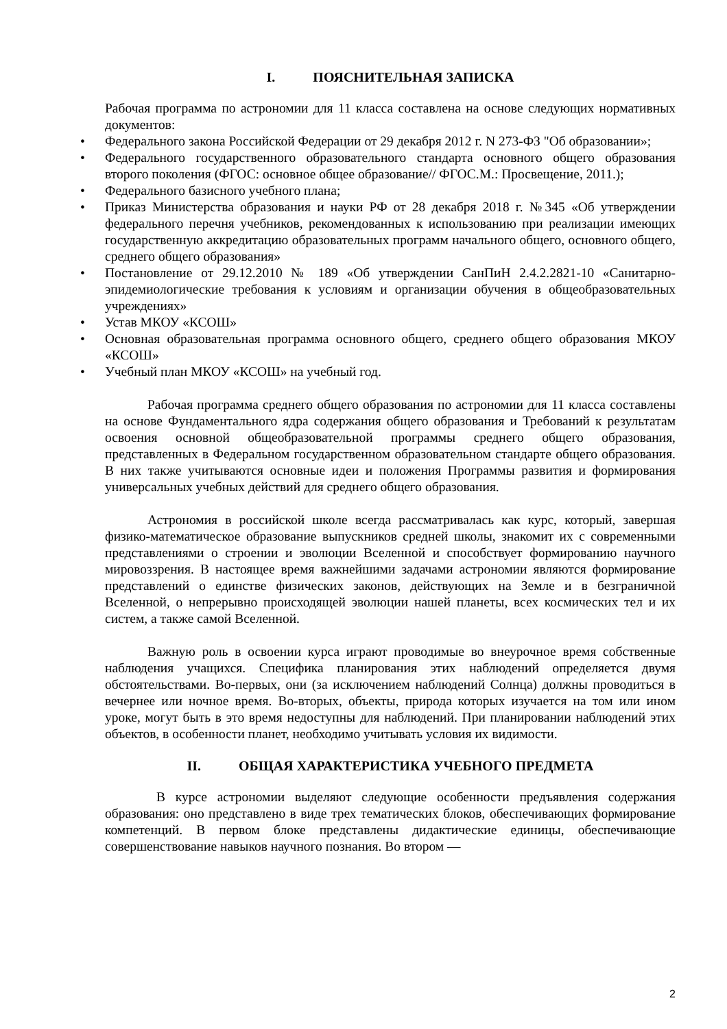I. ПОЯСНИТЕЛЬНАЯ ЗАПИСКА
Рабочая программа по астрономии для 11 класса составлена на основе следующих нормативных документов:
• Федерального закона Российской Федерации от 29 декабря 2012 г. N 273-ФЗ "Об образовании»;
• Федерального государственного образовательного стандарта основного общего образования второго поколения (ФГОС: основное общее образование// ФГОС.М.: Просвещение, 2011.);
• Федерального базисного учебного плана;
• Приказ Министерства образования и науки РФ от 28 декабря 2018 г. №345 «Об утверждении федерального перечня учебников, рекомендованных к использованию при реализации имеющих государственную аккредитацию образовательных программ начального общего, основного общего, среднего общего образования»
• Постановление от 29.12.2010 № 189 «Об утверждении СанПиН 2.4.2.2821-10 «Санитарно-эпидемиологические требования к условиям и организации обучения в общеобразовательных учреждениях»
• Устав МКОУ «КСОШ»
• Основная образовательная программа основного общего, среднего общего образования МКОУ «КСОШ»
• Учебный план МКОУ «КСОШ» на учебный год.
Рабочая программа среднего общего образования по астрономии для 11 класса составлены на основе Фундаментального ядра содержания общего образования и Требований к результатам освоения основной общеобразовательной программы среднего общего образования, представленных в Федеральном государственном образовательном стандарте общего образования. В них также учитываются основные идеи и положения Программы развития и формирования универсальных учебных действий для среднего общего образования.
Астрономия в российской школе всегда рассматривалась как курс, который, завершая физико-математическое образование выпускников средней школы, знакомит их с современными представлениями о строении и эволюции Вселенной и способствует формированию научного мировоззрения. В настоящее время важнейшими задачами астрономии являются формирование представлений о единстве физических законов, действующих на Земле и в безграничной Вселенной, о непрерывно происходящей эволюции нашей планеты, всех космических тел и их систем, а также самой Вселенной.
Важную роль в освоении курса играют проводимые во внеурочное время собственные наблюдения учащихся. Специфика планирования этих наблюдений определяется двумя обстоятельствами. Во-первых, они (за исключением наблюдений Солнца) должны проводиться в вечернее или ночное время. Во-вторых, объекты, природа которых изучается на том или ином уроке, могут быть в это время недоступны для наблюдений. При планировании наблюдений этих объектов, в особенности планет, необходимо учитывать условия их видимости.
II. ОБЩАЯ ХАРАКТЕРИСТИКА УЧЕБНОГО ПРЕДМЕТА
В курсе астрономии выделяют следующие особенности предъявления содержания образования: оно представлено в виде трех тематических блоков, обеспечивающих формирование компетенций. В первом блоке представлены дидактические единицы, обеспечивающие совершенствование навыков научного познания. Во втором —
2